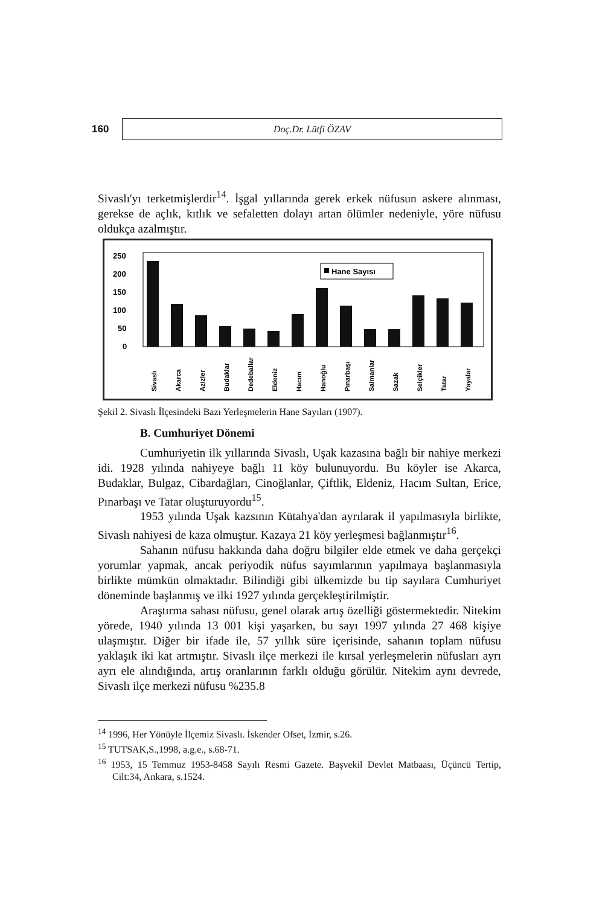160
Doç.Dr. Lütfi ÖZAV
Sivaslı'yı terketmişlerdir<sup>14</sup>. İşgal yıllarında gerek erkek nüfusun askere alınması, gerekse de açlık, kıtlık ve sefaletten dolayı artan ölümler nedeniyle, yöre nüfusu oldukça azalmıştır.
250
200
150
100
50
0
Hane Sayısı
Sivaslı
Akarca
Azizler
Budaklar
Dedeballar
Eldeniz
Hacım
Hanoğlu
Pınarbaşı
Salmanlar
Sazak
Selçikler
Tatar
Yayalar
Şekil 2. Sivaslı İlçesindeki Bazı Yerleşmelerin Hane Sayıları (1907).
B. Cumhuriyet Dönemi
Cumhuriyetin ilk yıllarında Sivaslı, Uşak kazasına bağlı bir nahiye merkezi idi. 1928 yılında nahiyeye bağlı 11 köy bulunuyordu. Bu köyler ise Akarca, Budaklar, Bulgaz, Cibardağları, Cinoğlanlar, Çiftlik, Eldeniz, Hacım Sultan, Erice, Pınarbaşı ve Tatar oluşturuyordu<sup>15</sup>.
1953 yılında Uşak kazsının Kütahya'dan ayrılarak il yapılmasıyla birlikte, Sivaslı nahiyesi de kaza olmuştur. Kazaya 21 köy yerleşmesi bağlanmıştır<sup>16</sup>.
Sahanın nüfusu hakkında daha doğru bilgiler elde etmek ve daha gerçekçi yorumlar yapmak, ancak periyodik nüfus sayımlarının yapılmaya başlanmasıyla birlikte mümkün olmaktadır. Bilindiği gibi ülkemizde bu tip sayılara Cumhuriyet döneminde başlanmış ve ilki 1927 yılında gerçekleştirilmiştir.
Araştırma sahası nüfusu, genel olarak artış özelliği göstermektedir. Nitekim yörede, 1940 yılında 13 001 kişi yaşarken, bu sayı 1997 yılında 27 468 kişiye ulaşmıştır. Diğer bir ifade ile, 57 yıllık süre içerisinde, sahanın toplam nüfusu yaklaşık iki kat artmıştır. Sivaslı ilçe merkezi ile kırsal yerleşmelerin nüfusları ayrı ayrı ele alındığında, artış oranlarının farklı olduğu görülür. Nitekim aynı devrede, Sivaslı ilçe merkezi nüfusu %235.8
<sup>14</sup> 1996, Her Yönüyle İlçemiz Sivaslı. İskender Ofset, İzmir, s.26.
<sup>15</sup> TUTSAK,S.,1998, a.g.e., s.68-71.
<sup>16</sup> 1953, 15 Temmuz 1953-8458 Sayılı Resmi Gazete. Başvekil Devlet Matbaası, Üçüncü Tertip, Cilt:34, Ankara, s.1524.